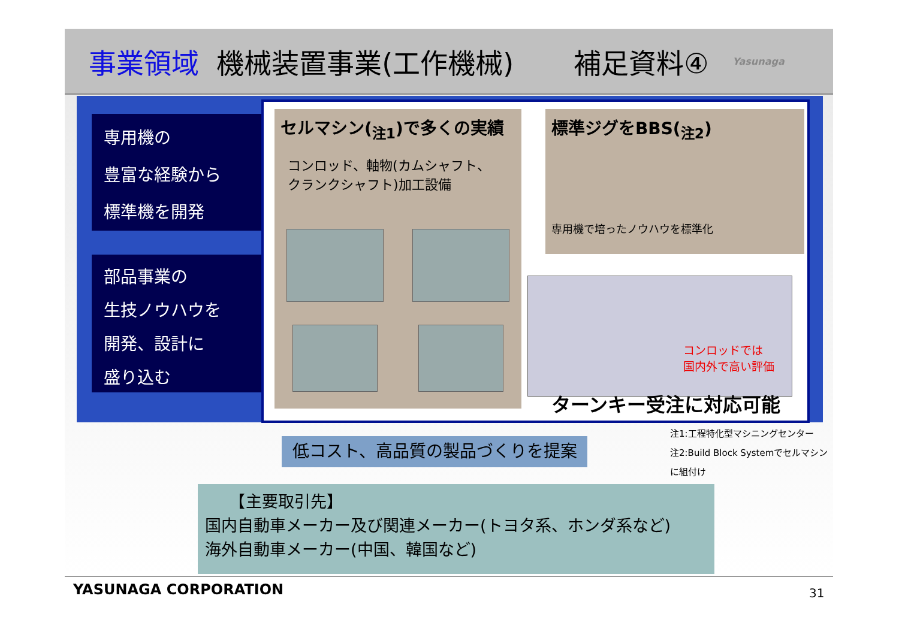事業領域 機械装置事業(工作機械) 補足資料④ Yasunaga
専用機の
豊富な経験から
標準機を開発
部品事業の
生技ノウハウを
開発、設計に
盛り込む
セルマシン(<sub>注1</sub>)で多くの実績
コンロッド、軸物(カムシャフト、
クランクシャフト)加工設備
標準ジグをBBS(<sub>注2</sub>)
専用機で培ったノウハウを標準化
コンロッドでは
国内外で高い評価
ターンキー受注に対応可能
注1:工程特化型マシニングセンター
注2:Build Block Systemでセルマシンに組付け
低コスト、高品質の製品づくりを提案
　　【主要取引先】
国内自動車メーカー及び関連メーカー(トヨタ系、ホンダ系など)
海外自動車メーカー(中国、韓国など)
YASUNAGA CORPORATION 31